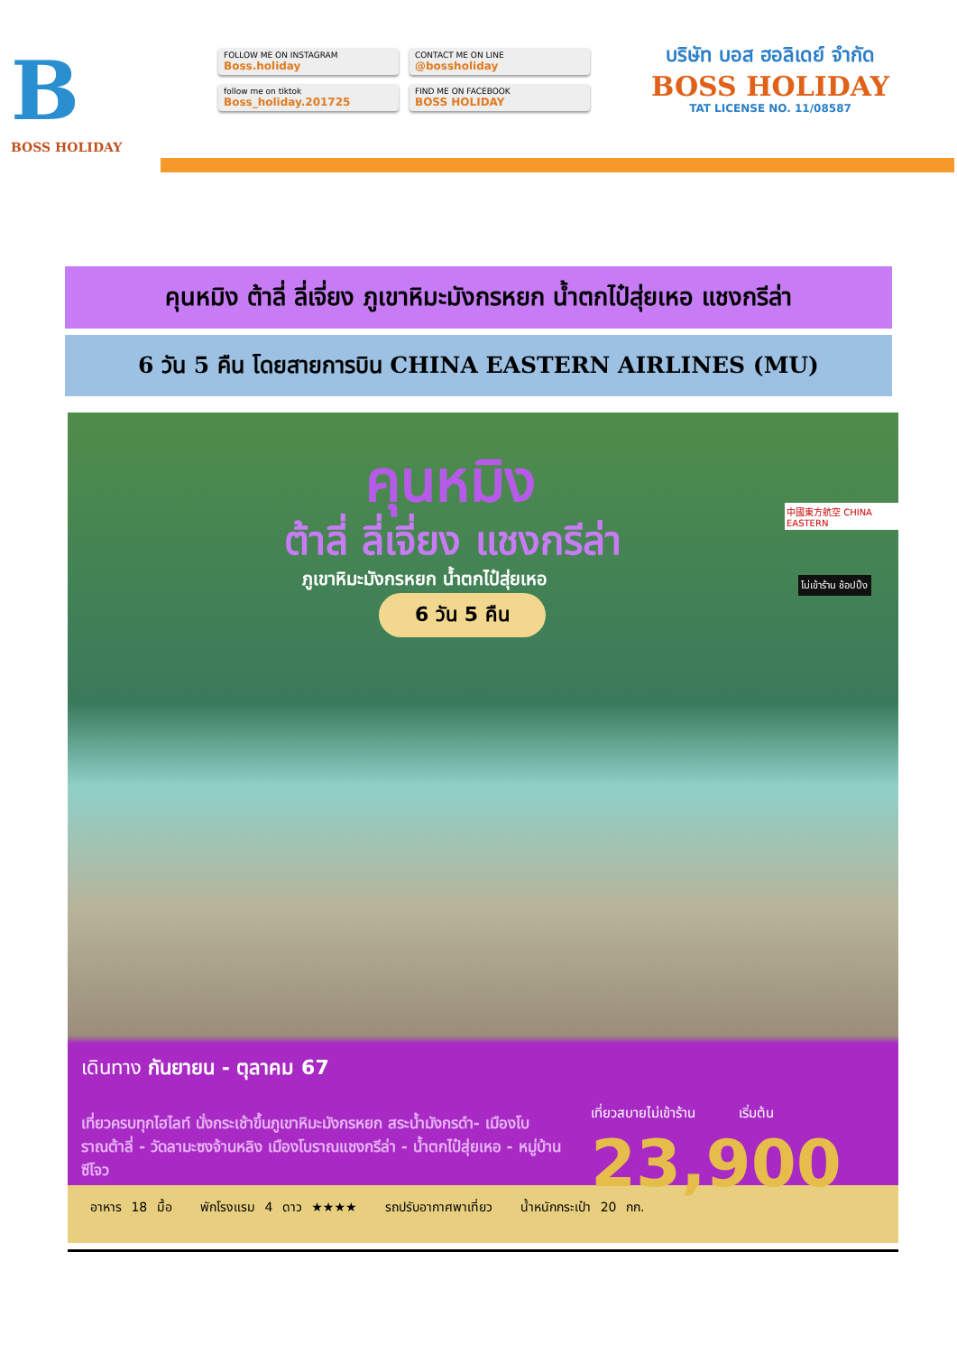B
BOSS HOLIDAY
FOLLOW ME ON INSTAGRAM
Boss.holiday
CONTACT ME ON LINE
@bossholiday
follow me on tiktok
Boss_holiday.201725
FIND ME ON FACEBOOK
BOSS HOLIDAY
บริษัท บอส ฮอลิเดย์ จำกัด
BOSS HOLIDAY
TAT LICENSE NO. 11/08587
คุนหมิง ต้าลี่ ลี่เจี่ยง ภูเขาหิมะมังกรหยก น้ำตกไป๋สุ่ยเหอ แชงกรีล่า
6 วัน 5 คืน โดยสายการบิน CHINA EASTERN AIRLINES (MU)
คุนหมิง
ต้าลี่ ลี่เจี่ยง แชงกรีล่า
ภูเขาหิมะมังกรหยก น้ำตกไป๋สุ่ยเหอ
6 วัน 5 คืน
中國東方航空 CHINA EASTERN
ไม่เข้าร้าน ช้อปปิ้ง
เดินทาง กันยายน - ตุลาคม 67
เที่ยวครบทุกไฮไลท์ นั่งกระเช้าขึ้นภูเขาหิมะมังกรหยก สระน้ำมังกรดำ- เมืองโบราณต้าลี่ - วัดลามะซงจ้านหลิง เมืองโบราณแชงกรีล่า - น้ำตกไป๋สุ่ยเหอ - หมู่บ้านซีโจว
เที่ยวสบายไม่เข้าร้าน เริ่มต้น
23,900
อาหาร 18 มื้อ พักโรงแรม 4 ดาว ★★★★ รถปรับอากาศพาเที่ยว น้ำหนักกระเป๋า 20 กก.